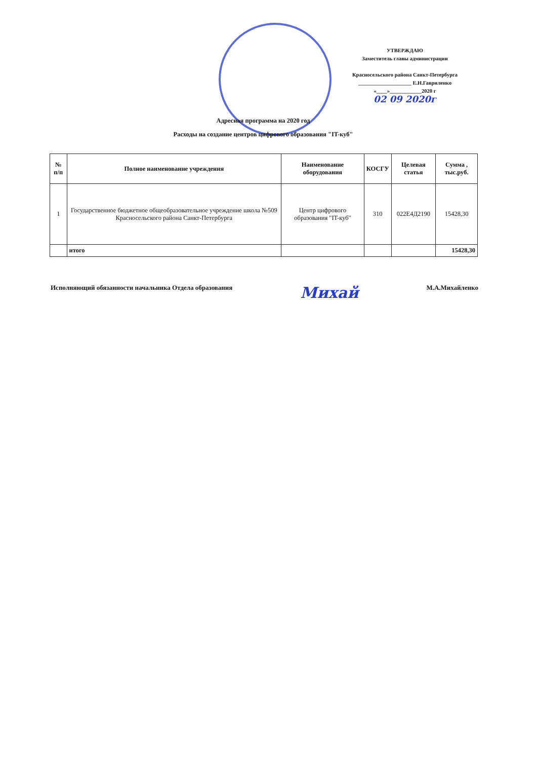УТВЕРЖДАЮ
Заместитель главы администрации
Красносельского района Санкт-Петербурга
____________________ Е.Н.Гавриленко
«____»____________2020 г
02 09 2020г
Адресная программа на 2020 год
Расходы на создание центров цифрового образования "IT-куб"
| № п/п | Полное наименование учреждения | Наименование оборудования | КОСГУ | Целевая статья | Сумма , тыс.руб. |
| --- | --- | --- | --- | --- | --- |
| 1 | Государственное бюджетное общеобразовательное учреждение школа №509 Красносельского района Санкт-Петербурга | Центр цифрового образования "IT-куб" | 310 | 022Е4Д2190 | 15428,30 |
| | итого | | | | 15428,30 |
Исполняющий обязанности начальника Отдела образования Михай М.А.Михайленко